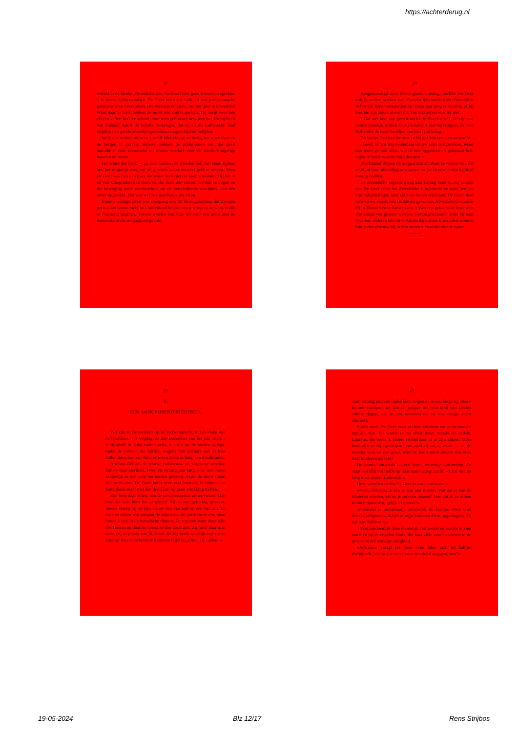https://achterderug.nl
37
wereld in de bleeke, Noordsche zon. Ge hoort hier geen Zweedsch spreken. 't Is meest Luikerwaalsch. De Geer heeft uit Luik tal van protestantsche gezinnen laten overkomen. Die verstaan de kunst, om het ijzer te bewerken! Want daar in Luik hebben ze nooit iets anders gedaan. Hij zorgt voor hen als een vader: kerk en school, door hem gebouwd, bewijzen het. En hij heeft van Gustaaf Adolf de belofte verkregen, dat zij in dit Luthersche land vrijelijk den gereformeerden godsdienst mogen blijven belijden.
Welk een drukte, alom in 't rond! Hier ziet ge ze bezig, het ruwe ijzer uit de bergen te graven; anderen hakken de pijnboomen om: dat geeft brandhout voor niemendal en tevens voedsel voor de steeds hongerige haarden en ovens.
Het water der beek — ja, daar hebben de Zweden zelf van staan kijken, hoe het mogelijk was, om uit gewoon water zooveel geld te maken. Maar De Geer was niet van plan, dat water voor niets te laten stroomen. Hij liet er tal van schepraderen in bouwen, die door den stroom werden bewogen en die beweging weer overbrachten op de verschillende machines, aan den oever opgesteld. Dat was wel zoo goedkoop, als 't kon.
Binnen weinige jaren was Finspong zóó tot bloei gekomen, dat Zweden geen enkel kanon meer in 't buitenland hoefde aan te koopen; ze werden alle te Finspong gegoten. Tevens werden van daar uit voor een goed deel de Amsterdamsche magazijnen gevuld.
38
Aangemoedigd door dezen goeden uitslag, pachtte De Geer ook in andere streken van Zweden ijzersmelterijen. Bovendien richtte hij koper-smederijen op. Geen jaar ging er voorbij, of hij breidde zijn zaken alweêr uit. Van inkrimpen wist hij niet.
't Gaf wel heel wat gemor onder de Zweden zelf. Ze zijn van nature tamelijk trotsch en zij konden 't niet verkroppen, dat een Hollander de beste brokken van hun land kreeg.
Dit kwam De Geer ter oore en hij gaf hun eens ten antwoord:
»Goed; ik wil mij heelemaal uit uw land terugtrekken. Maar dan moet ge ook alles, wat ik hier opgericht en gebouwd heb, tegen de volle waarde mij afkoopen.«
Beschaamd dropen de mopperaars af. Want ze wisten wel, dat ze bij al hun inbeelding arm waren en De Geer met zijn kapitaal noodig hadden.
De Zweedsche regeering zag haar belang beter in. Zij schonk aan De Geer eerst het Zweedsche burgerrecht en nam hem en zijn nakomelingen later zelfs op in den adelstand. De Geer bleef zich echter steeds een Hollander gevoelen. Afwisselend woonde hij in Zweden en te Amsterdam. 't Was een geluk voor hem, toen zijn zonen wat grooter werden. Sommigen hunner zond hij naar Zweden; anderen bleven te Amsterdam, maar bijna allen stonden hun vader getrouw bij in zijn steeds zich uitbreidende zaken.
———
39
V.
EEN AANGRIJPEND STERFBED.
——
Wij zijn te Amsterdam op de Keizersgracht, in het »huis met de hoofden«. 't Is Vrijdag, de 22e December van het jaar 1634. 't Is doodstil in huis; buiten zelfs is stroo op de straten gelegd, opdat de raderen der talrijke wagens hun geknars niet in huis zullen laten hooren. Want er is een zieke in huis; een doodkranke.
Adriana Gérard, de trouwe huisvrouw, de zorgzame moeder, ligt op haar sterfbed. Twee en twintig jaar lang is ze met haren Lodewijk in den echt verbonden geweest. Maar de dood spaart rijk noch arm. De Geer heeft zeer veel invloed, in binnen- en buitenland, maar met den dood kan hij geen schikking treffen.
Ziet hem daar zitten, aan de stervenssponde zijner vrouw! Hoe moeilijk valt hem het scheiden! Hij is zoo gelukkig geweest. Steeds waren hij en zijn vrouw één van hart en één van zin. En dat niet alleen wat aangaat de zaken van dit aardsche leven, maar bovenal ook in de hemelsche dingen. Ze was een ware discipelin des Heeren en daarom vreest ze den dood niet. Zij moet haar man troosten, in plaats van hij haar! En hij heeft waarlijk wel troost noodig! Met verscheidene kinderen blijft hij achter. De oudste is
40
ruim twintig jaren en onder hem volgen ze in een lange rij, steeds kleiner wordend, tot aan de jongste toe, een kind van slechts enkele dagen, dat in een nevenvertrek in een wiegje zacht sluimert.
Straks moet De Geer voor al deze kinderen vader en moeder tegelijk zijn. En waren ze nu allen maar, zooals de oudste, Laurens, die reeds 's vaders rechterhand is in zijn zaken! Maar daar zijn er bij opvliegend van aard of lui of zwak — o, de moeder kent ze zoo goed, want ze heeft nooit anders dan voor haar kinderen geleefd!
De kranke ontwaakt uit een korte, onrustige sluimering. Ze slaat een blik vol liefde op haar man en zegt zacht: »'t Zal nu niet lang meer duren, Lodewijk!«
Deze woorden deden De Geer in tranen uitbarsten.
»Neen, Adriana, ik kàn je nog niet missen. Wat zal er van de kinderen worden, als ze je moeten missen? Hoe zal ik ze alléén kunnen opvoeden, gelijk 't behoort?«
»Niemand is onmisbaar,« antwoordt de kranke. »Wat God doet is welgedaan. Ik heb al mijn kinderen Hem opgedragen: Hij zal hun Vader zijn.«
't Was aandoenlijk deze doodelijk vermoeide en kranke te zien wachten op de engelen Gods, die haar ziele zouden voeren in de gewesten der eeuwige zaligheid.
»Adriana,« vraagt De Geer even later, zich tot kalmte dwingende, »is nu alle vrees voor den dood weggenomen?«
19-05-2024 Blz 12/17 Rens Strijbos